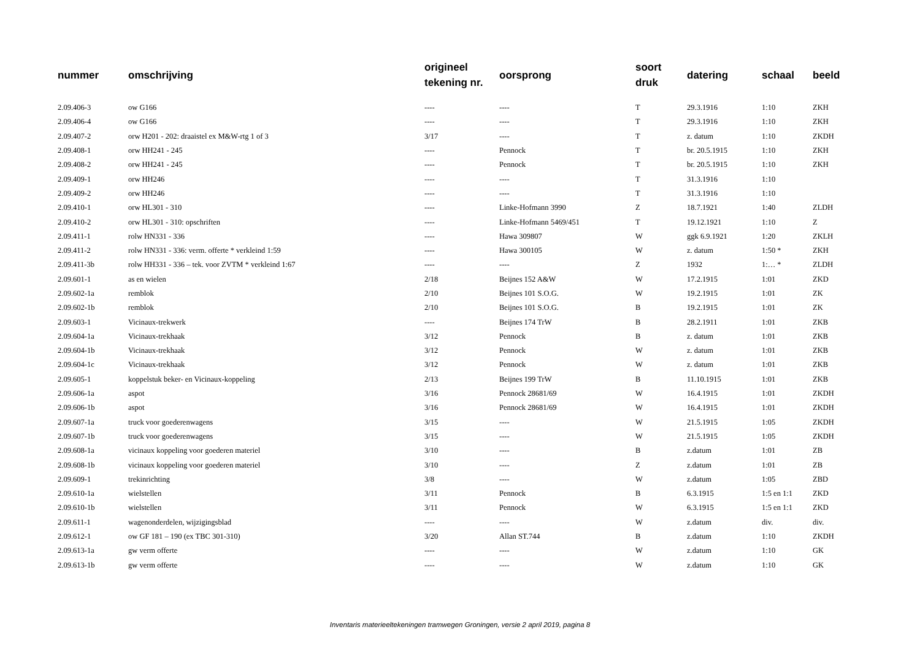| nummer | omschrijving | origineel tekening nr. | oorsprong | soort druk | datering | schaal | beeld |
| --- | --- | --- | --- | --- | --- | --- | --- |
| 2.09.406-3 | ow G166 | ---- | ---- | T | 29.3.1916 | 1:10 | ZKH |
| 2.09.406-4 | ow G166 | ---- | ---- | T | 29.3.1916 | 1:10 | ZKH |
| 2.09.407-2 | orw H201 - 202: draaistel ex M&W-rtg 1 of 3 | 3/17 | ---- | T | z. datum | 1:10 | ZKDH |
| 2.09.408-1 | orw HH241 - 245 | ---- | Pennock | T | br. 20.5.1915 | 1:10 | ZKH |
| 2.09.408-2 | orw HH241 - 245 | ---- | Pennock | T | br. 20.5.1915 | 1:10 | ZKH |
| 2.09.409-1 | orw HH246 | ---- | ---- | T | 31.3.1916 | 1:10 | |
| 2.09.409-2 | orw HH246 | ---- | ---- | T | 31.3.1916 | 1:10 | |
| 2.09.410-1 | orw HL301 - 310 | ---- | Linke-Hofmann 3990 | Z | 18.7.1921 | 1:40 | ZLDH |
| 2.09.410-2 | orw HL301 - 310: opschriften | ---- | Linke-Hofmann 5469/451 | T | 19.12.1921 | 1:10 | Z |
| 2.09.411-1 | rolw HN331 - 336 | ---- | Hawa 309807 | W | ggk 6.9.1921 | 1:20 | ZKLH |
| 2.09.411-2 | rolw HN331 - 336: verm. offerte * verkleind 1:59 | ---- | Hawa 300105 | W | z. datum | 1:50 * | ZKH |
| 2.09.411-3b | rolw HH331 - 336 – tek. voor ZVTM * verkleind 1:67 | ---- | ---- | Z | 1932 | 1:… * | ZLDH |
| 2.09.601-1 | as en wielen | 2/18 | Beijnes 152 A&W | W | 17.2.1915 | 1:01 | ZKD |
| 2.09.602-1a | remblok | 2/10 | Beijnes 101 S.O.G. | W | 19.2.1915 | 1:01 | ZK |
| 2.09.602-1b | remblok | 2/10 | Beijnes 101 S.O.G. | B | 19.2.1915 | 1:01 | ZK |
| 2.09.603-1 | Vicinaux-trekwerk | ---- | Beijnes 174 TrW | B | 28.2.1911 | 1:01 | ZKB |
| 2.09.604-1a | Vicinaux-trekhaak | 3/12 | Pennock | B | z. datum | 1:01 | ZKB |
| 2.09.604-1b | Vicinaux-trekhaak | 3/12 | Pennock | W | z. datum | 1:01 | ZKB |
| 2.09.604-1c | Vicinaux-trekhaak | 3/12 | Pennock | W | z. datum | 1:01 | ZKB |
| 2.09.605-1 | koppelstuk beker- en Vicinaux-koppeling | 2/13 | Beijnes 199 TrW | B | 11.10.1915 | 1:01 | ZKB |
| 2.09.606-1a | aspot | 3/16 | Pennock 28681/69 | W | 16.4.1915 | 1:01 | ZKDH |
| 2.09.606-1b | aspot | 3/16 | Pennock 28681/69 | W | 16.4.1915 | 1:01 | ZKDH |
| 2.09.607-1a | truck voor goederenwagens | 3/15 | ---- | W | 21.5.1915 | 1:05 | ZKDH |
| 2.09.607-1b | truck voor goederenwagens | 3/15 | ---- | W | 21.5.1915 | 1:05 | ZKDH |
| 2.09.608-1a | vicinaux koppeling voor goederen materiel | 3/10 | ---- | B | z.datum | 1:01 | ZB |
| 2.09.608-1b | vicinaux koppeling voor goederen materiel | 3/10 | ---- | Z | z.datum | 1:01 | ZB |
| 2.09.609-1 | trekinrichting | 3/8 | ---- | W | z.datum | 1:05 | ZBD |
| 2.09.610-1a | wielstellen | 3/11 | Pennock | B | 6.3.1915 | 1:5 en 1:1 | ZKD |
| 2.09.610-1b | wielstellen | 3/11 | Pennock | W | 6.3.1915 | 1:5 en 1:1 | ZKD |
| 2.09.611-1 | wagenonderdelen, wijzigingsblad | ---- | ---- | W | z.datum | div. | div. |
| 2.09.612-1 | ow GF 181 – 190 (ex TBC 301-310) | 3/20 | Allan ST.744 | B | z.datum | 1:10 | ZKDH |
| 2.09.613-1a | gw verm offerte | ---- | ---- | W | z.datum | 1:10 | GK |
| 2.09.613-1b | gw verm offerte | ---- | ---- | W | z.datum | 1:10 | GK |
Inventaris materieeltekeningen tramwegen Groningen, versie 2 april 2019, pagina 8